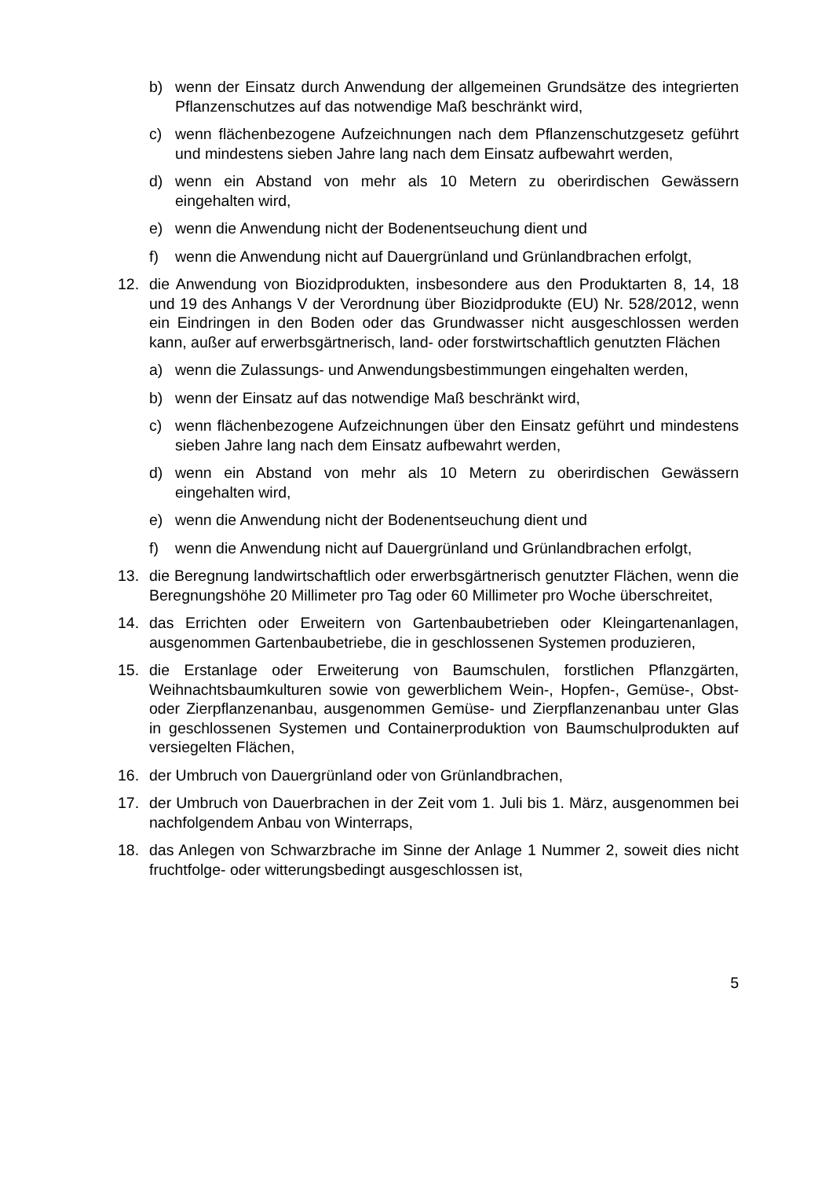b) wenn der Einsatz durch Anwendung der allgemeinen Grundsätze des integrierten Pflanzenschutzes auf das notwendige Maß beschränkt wird,
c) wenn flächenbezogene Aufzeichnungen nach dem Pflanzenschutzgesetz geführt und mindestens sieben Jahre lang nach dem Einsatz aufbewahrt werden,
d) wenn ein Abstand von mehr als 10 Metern zu oberirdischen Gewässern eingehalten wird,
e) wenn die Anwendung nicht der Bodenentseuchung dient und
f) wenn die Anwendung nicht auf Dauergrünland und Grünlandbrachen erfolgt,
12. die Anwendung von Biozidprodukten, insbesondere aus den Produktarten 8, 14, 18 und 19 des Anhangs V der Verordnung über Biozidprodukte (EU) Nr. 528/2012, wenn ein Eindringen in den Boden oder das Grundwasser nicht ausgeschlossen werden kann, außer auf erwerbsgärtnerisch, land- oder forstwirtschaftlich genutzten Flächen
a) wenn die Zulassungs- und Anwendungsbestimmungen eingehalten werden,
b) wenn der Einsatz auf das notwendige Maß beschränkt wird,
c) wenn flächenbezogene Aufzeichnungen über den Einsatz geführt und mindestens sieben Jahre lang nach dem Einsatz aufbewahrt werden,
d) wenn ein Abstand von mehr als 10 Metern zu oberirdischen Gewässern eingehalten wird,
e) wenn die Anwendung nicht der Bodenentseuchung dient und
f) wenn die Anwendung nicht auf Dauergrünland und Grünlandbrachen erfolgt,
13. die Beregnung landwirtschaftlich oder erwerbsgärtnerisch genutzter Flächen, wenn die Beregnungshöhe 20 Millimeter pro Tag oder 60 Millimeter pro Woche überschreitet,
14. das Errichten oder Erweitern von Gartenbaubetrieben oder Kleingartenanlagen, ausgenommen Gartenbaubetriebe, die in geschlossenen Systemen produzieren,
15. die Erstanlage oder Erweiterung von Baumschulen, forstlichen Pflanzgärten, Weihnachtsbaumkulturen sowie von gewerblichem Wein-, Hopfen-, Gemüse-, Obst- oder Zierpflanzenanbau, ausgenommen Gemüse- und Zierpflanzenanbau unter Glas in geschlossenen Systemen und Containerproduktion von Baumschulprodukten auf versiegelten Flächen,
16. der Umbruch von Dauergrünland oder von Grünlandbrachen,
17. der Umbruch von Dauerbrachen in der Zeit vom 1. Juli bis 1. März, ausgenommen bei nachfolgendem Anbau von Winterraps,
18. das Anlegen von Schwarzbrache im Sinne der Anlage 1 Nummer 2, soweit dies nicht fruchtfolge- oder witterungsbedingt ausgeschlossen ist,
5